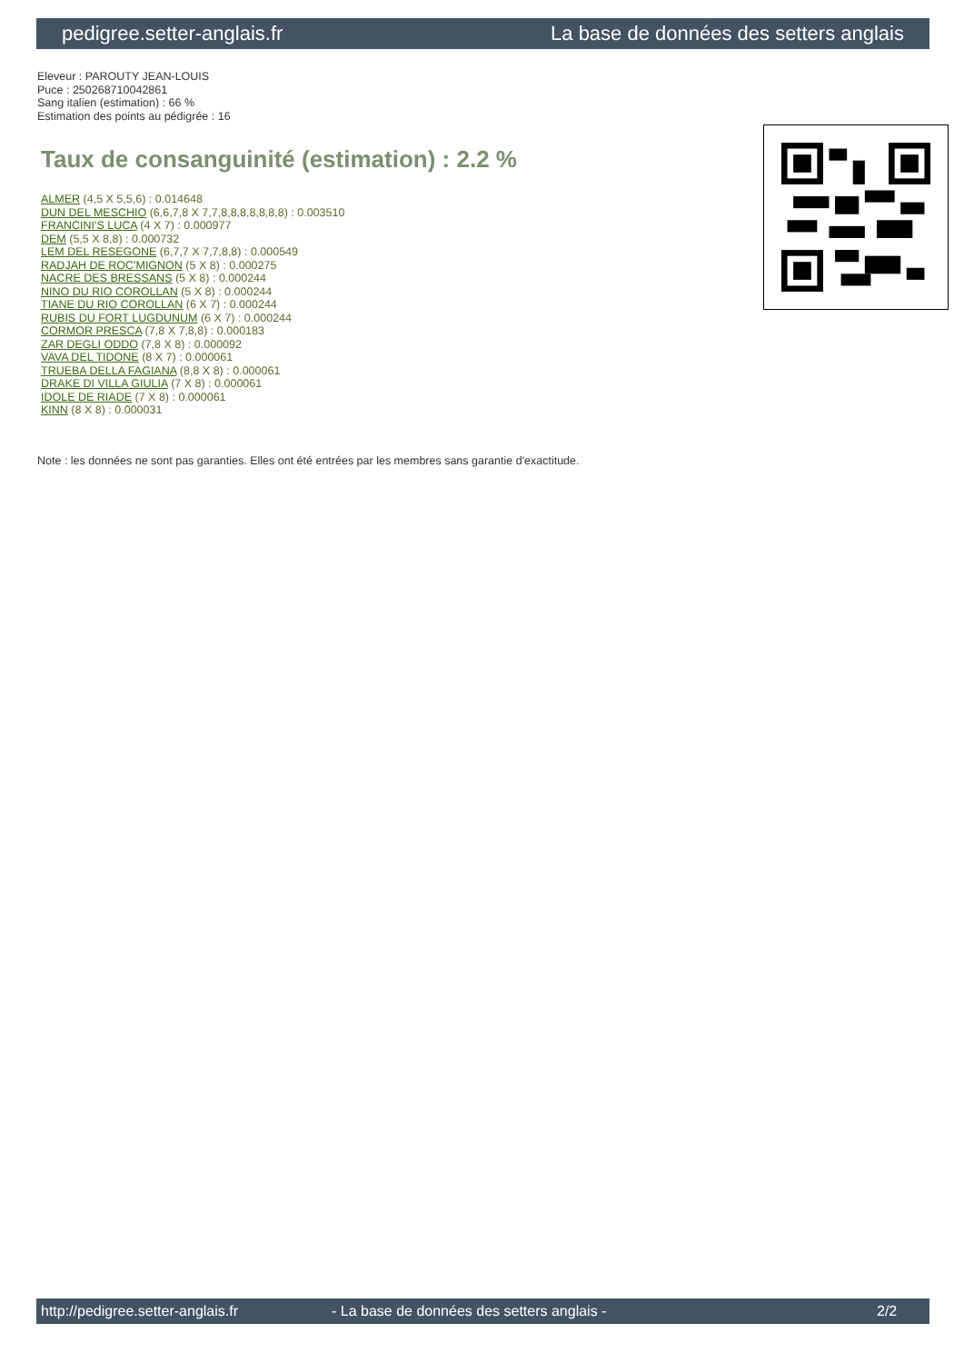pedigree.setter-anglais.fr La base de données des setters anglais
Eleveur : PAROUTY JEAN-LOUIS
Puce : 250268710042861
Sang italien (estimation) : 66 %
Estimation des points au pédigrée : 16
Taux de consanguinité (estimation) : 2.2 %
ALMER (4,5 X 5,5,6) : 0.014648
DUN DEL MESCHIO (6,6,7,8 X 7,7,8,8,8,8,8,8,8) : 0.003510
FRANCINI'S LUCA (4 X 7) : 0.000977
DEM (5,5 X 8,8) : 0.000732
LEM DEL RESEGONE (6,7,7 X 7,7,8,8) : 0.000549
RADJAH DE ROC'MIGNON (5 X 8) : 0.000275
NACRE DES BRESSANS (5 X 8) : 0.000244
NINO DU RIO COROLLAN (5 X 8) : 0.000244
TIANE DU RIO COROLLAN (6 X 7) : 0.000244
RUBIS DU FORT LUGDUNUM (6 X 7) : 0.000244
CORMOR PRESCA (7,8 X 7,8,8) : 0.000183
ZAR DEGLI ODDO (7,8 X 8) : 0.000092
VAVA DEL TIDONE (8 X 7) : 0.000061
TRUEBA DELLA FAGIANA (8,8 X 8) : 0.000061
DRAKE DI VILLA GIULIA (7 X 8) : 0.000061
IDOLE DE RIADE (7 X 8) : 0.000061
KINN (8 X 8) : 0.000031
Note : les données ne sont pas garanties. Elles ont été entrées par les membres sans garantie d'exactitude.
http://pedigree.setter-anglais.fr - La base de données des setters anglais - 2/2